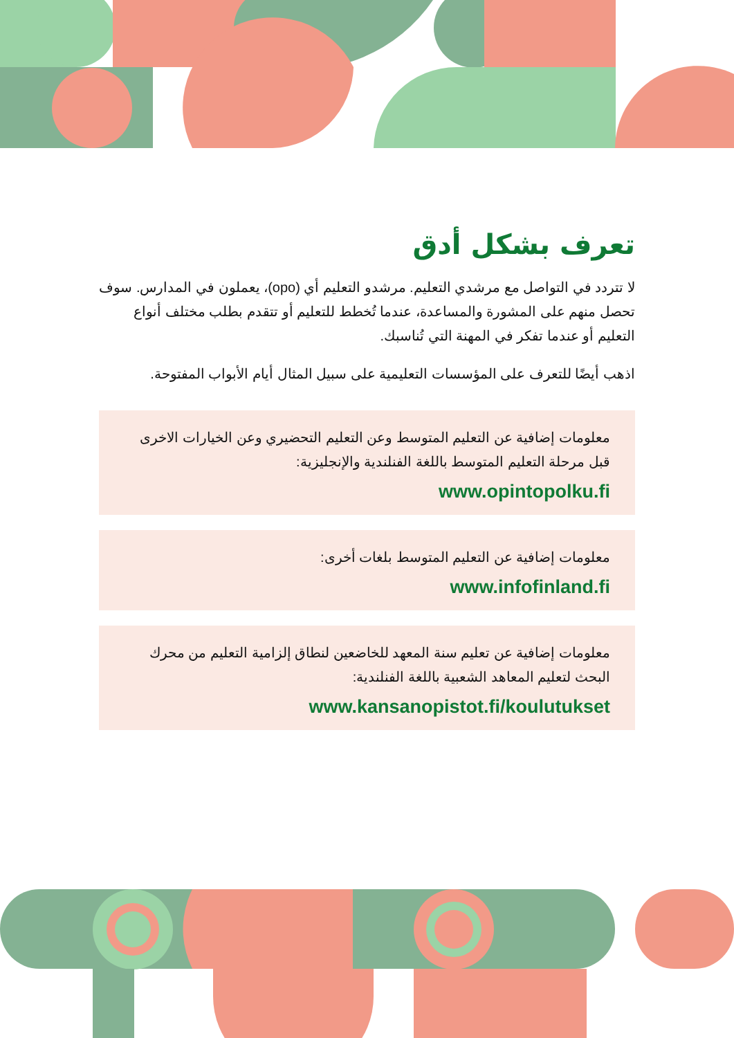تعرف بشكل أدق
لا تتردد في التواصل مع مرشدي التعليم. مرشدو التعليم أي (opo)، يعملون في المدارس. سوف تحصل منهم على المشورة والمساعدة، عندما تُخطط للتعليم أو تتقدم بطلب مختلف أنواع التعليم أو عندما تفكر في المهنة التي تُناسبك.
اذهب أيضًا للتعرف على المؤسسات التعليمية على سبيل المثال أيام الأبواب المفتوحة.
معلومات إضافية عن التعليم المتوسط وعن التعليم التحضيري وعن الخيارات الاخرى قبل مرحلة التعليم المتوسط باللغة الفنلندية والإنجليزية:
www.opintopolku.fi
معلومات إضافية عن التعليم المتوسط بلغات أخرى:
www.infofinland.fi
معلومات إضافية عن تعليم سنة المعهد للخاضعين لنطاق إلزامية التعليم من محرك البحث لتعليم المعاهد الشعبية باللغة الفنلندية:
www.kansanopistot.fi/koulutukset